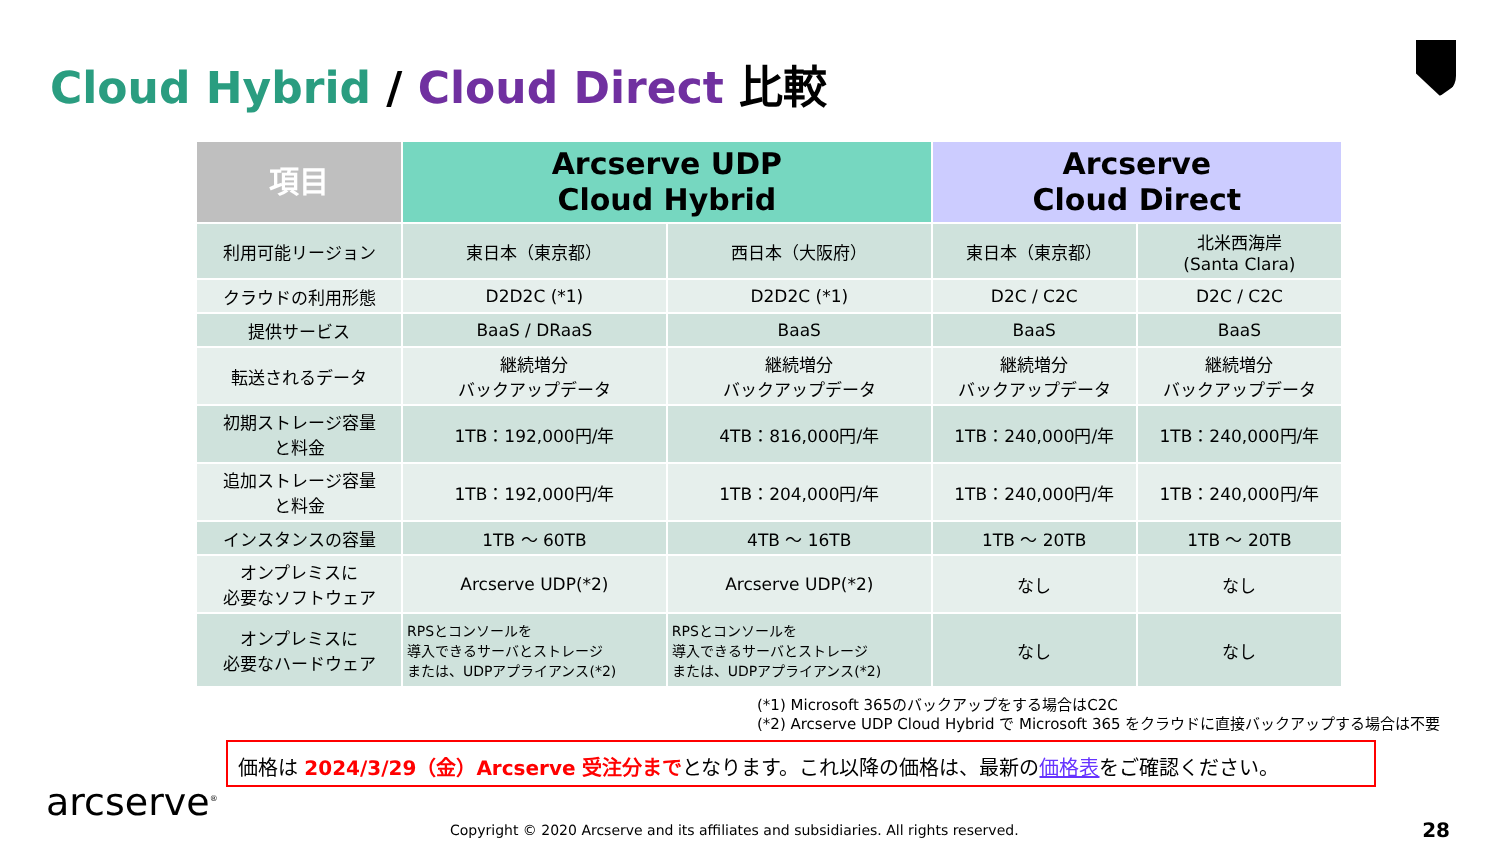Cloud Hybrid / Cloud Direct 比較
| 項目 | Arcserve UDP Cloud Hybrid | | Arcserve Cloud Direct | |
| --- | --- | --- | --- | --- |
| 利用可能リージョン | 東日本（東京都） | 西日本（大阪府） | 東日本（東京都） | 北米西海岸 (Santa Clara) |
| クラウドの利用形態 | D2D2C (*1) | D2D2C (*1) | D2C / C2C | D2C / C2C |
| 提供サービス | BaaS / DRaaS | BaaS | BaaS | BaaS |
| 転送されるデータ | 継続増分 バックアップデータ | 継続増分 バックアップデータ | 継続増分 バックアップデータ | 継続増分 バックアップデータ |
| 初期ストレージ容量 と料金 | 1TB：192,000円/年 | 4TB：816,000円/年 | 1TB：240,000円/年 | 1TB：240,000円/年 |
| 追加ストレージ容量 と料金 | 1TB：192,000円/年 | 1TB：204,000円/年 | 1TB：240,000円/年 | 1TB：240,000円/年 |
| インスタンスの容量 | 1TB ～ 60TB | 4TB ～ 16TB | 1TB ～ 20TB | 1TB ～ 20TB |
| オンプレミスに 必要なソフトウェア | Arcserve UDP(*2) | Arcserve UDP(*2) | なし | なし |
| オンプレミスに 必要なハードウェア | RPSとコンソールを 導入できるサーバとストレージ または、UDPアプライアンス(*2) | RPSとコンソールを 導入できるサーバとストレージ または、UDPアプライアンス(*2) | なし | なし |
(*1) Microsoft 365のバックアップをする場合はC2C
(*2) Arcserve UDP Cloud Hybrid で Microsoft 365 をクラウドに直接バックアップする場合は不要
価格は 2024/3/29（金）Arcserve 受注分までとなります。これ以降の価格は、最新の価格表をご確認ください。
arcserve<sup>®</sup>
Copyright © 2020 Arcserve and its affiliates and subsidiaries. All rights reserved.
28